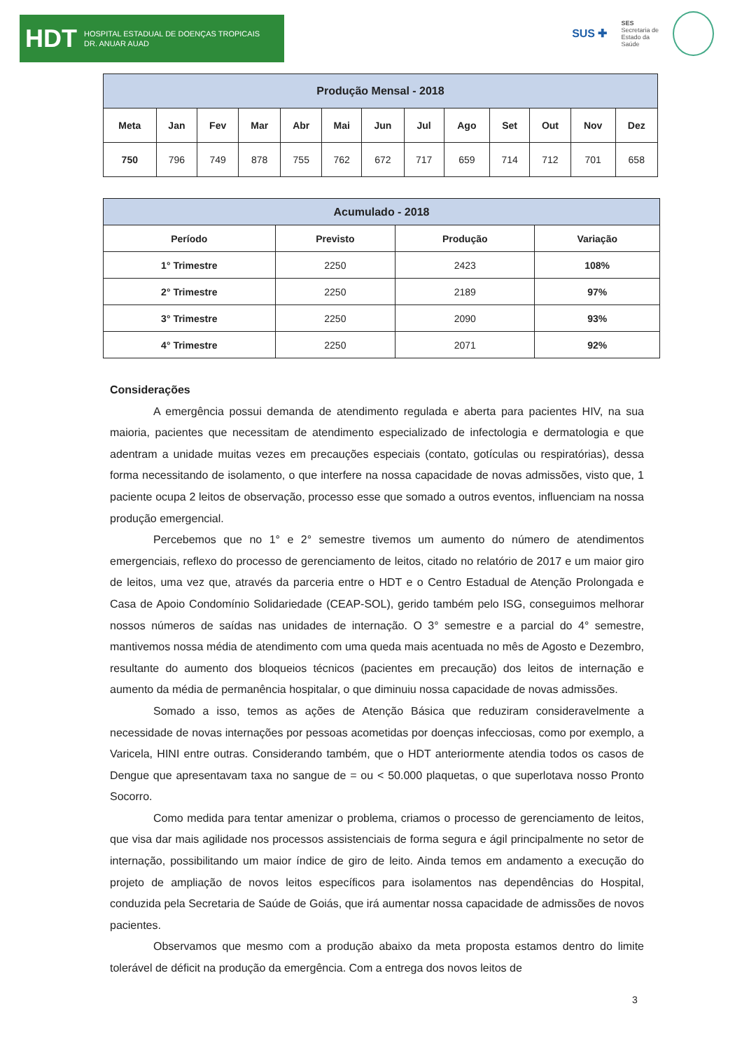HDT HOSPITAL ESTADUAL DE DOENÇAS TROPICAIS
DR. ANUAR AUAD
SUS ✚ SES
Secretaria de
Estado da
Saúde
| Produção Mensal - 2018 | | | | | | | | | | | | |
| --- | --- | --- | --- | --- | --- | --- | --- | --- | --- | --- | --- | --- |
| Meta | Jan | Fev | Mar | Abr | Mai | Jun | Jul | Ago | Set | Out | Nov | Dez |
| 750 | 796 | 749 | 878 | 755 | 762 | 672 | 717 | 659 | 714 | 712 | 701 | 658 |
| Acumulado - 2018 | | | |
| --- | --- | --- | --- |
| Período | Previsto | Produção | Variação |
| 1° Trimestre | 2250 | 2423 | 108% |
| 2° Trimestre | 2250 | 2189 | 97% |
| 3° Trimestre | 2250 | 2090 | 93% |
| 4° Trimestre | 2250 | 2071 | 92% |
Considerações
A emergência possui demanda de atendimento regulada e aberta para pacientes HIV, na sua maioria, pacientes que necessitam de atendimento especializado de infectologia e dermatologia e que adentram a unidade muitas vezes em precauções especiais (contato, gotículas ou respiratórias), dessa forma necessitando de isolamento, o que interfere na nossa capacidade de novas admissões, visto que, 1 paciente ocupa 2 leitos de observação, processo esse que somado a outros eventos, influenciam na nossa produção emergencial.
Percebemos que no 1° e 2° semestre tivemos um aumento do número de atendimentos emergenciais, reflexo do processo de gerenciamento de leitos, citado no relatório de 2017 e um maior giro de leitos, uma vez que, através da parceria entre o HDT e o Centro Estadual de Atenção Prolongada e Casa de Apoio Condomínio Solidariedade (CEAP-SOL), gerido também pelo ISG, conseguimos melhorar nossos números de saídas nas unidades de internação. O 3° semestre e a parcial do 4° semestre, mantivemos nossa média de atendimento com uma queda mais acentuada no mês de Agosto e Dezembro, resultante do aumento dos bloqueios técnicos (pacientes em precaução) dos leitos de internação e aumento da média de permanência hospitalar, o que diminuiu nossa capacidade de novas admissões.
Somado a isso, temos as ações de Atenção Básica que reduziram consideravelmente a necessidade de novas internações por pessoas acometidas por doenças infecciosas, como por exemplo, a Varicela, HINI entre outras. Considerando também, que o HDT anteriormente atendia todos os casos de Dengue que apresentavam taxa no sangue de = ou < 50.000 plaquetas, o que superlotava nosso Pronto Socorro.
Como medida para tentar amenizar o problema, criamos o processo de gerenciamento de leitos, que visa dar mais agilidade nos processos assistenciais de forma segura e ágil principalmente no setor de internação, possibilitando um maior índice de giro de leito. Ainda temos em andamento a execução do projeto de ampliação de novos leitos específicos para isolamentos nas dependências do Hospital, conduzida pela Secretaria de Saúde de Goiás, que irá aumentar nossa capacidade de admissões de novos pacientes.
Observamos que mesmo com a produção abaixo da meta proposta estamos dentro do limite tolerável de déficit na produção da emergência. Com a entrega dos novos leitos de
3